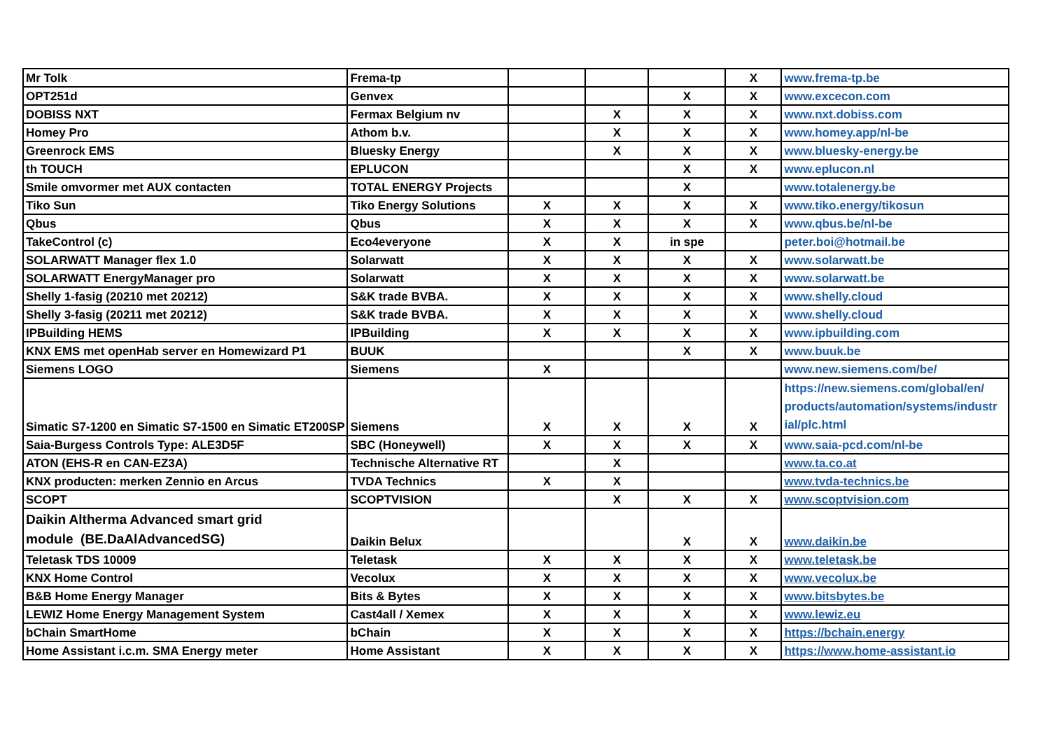| Mr Tolk | Frema-tp | | | | X | www.frema-tp.be |
| OPT251d | Genvex | | | X | X | www.excecon.com |
| DOBISS NXT | Fermax Belgium nv | | X | X | X | www.nxt.dobiss.com |
| Homey Pro | Athom b.v. | | X | X | X | www.homey.app/nl-be |
| Greenrock EMS | Bluesky Energy | | X | X | X | www.bluesky-energy.be |
| th TOUCH | EPLUCON | | | X | X | www.eplucon.nl |
| Smile omvormer met AUX contacten | TOTAL ENERGY Projects | | | X | | www.totalenergy.be |
| Tiko Sun | Tiko Energy Solutions | X | X | X | X | www.tiko.energy/tikosun |
| Qbus | Qbus | X | X | X | X | www.qbus.be/nl-be |
| TakeControl (c) | Eco4everyone | X | X | in spe | | peter.boi@hotmail.be |
| SOLARWATT Manager flex 1.0 | Solarwatt | X | X | X | X | www.solarwatt.be |
| SOLARWATT EnergyManager pro | Solarwatt | X | X | X | X | www.solarwatt.be |
| Shelly 1-fasig (20210 met 20212) | S&K trade BVBA. | X | X | X | X | www.shelly.cloud |
| Shelly 3-fasig (20211 met 20212) | S&K trade BVBA. | X | X | X | X | www.shelly.cloud |
| IPBuilding HEMS | IPBuilding | X | X | X | X | www.ipbuilding.com |
| KNX EMS met openHab server en Homewizard P1 | BUUK | | | X | X | www.buuk.be |
| Siemens LOGO | Siemens | X | | | | www.new.siemens.com/be/ |
| Simatic S7-1200 en Simatic S7-1500 en Simatic ET200SP | Siemens | X | X | X | X | https://new.siemens.com/global/en/ products/automation/systems/industr ial/plc.html |
| Saia-Burgess Controls Type: ALE3D5F | SBC (Honeywell) | X | X | X | X | www.saia-pcd.com/nl-be |
| ATON (EHS-R en CAN-EZ3A) | Technische Alternative RT | | X | | | www.ta.co.at |
| KNX producten: merken Zennio en Arcus | TVDA Technics | X | X | | | www.tvda-technics.be |
| SCOPT | SCOPTVISION | | X | X | X | www.scoptvision.com |
| Daikin Altherma Advanced smart grid module (BE.DaAlAdvancedSG) | Daikin Belux | | | X | X | www.daikin.be |
| Teletask TDS 10009 | Teletask | X | X | X | X | www.teletask.be |
| KNX Home Control | Vecolux | X | X | X | X | www.vecolux.be |
| B&B Home Energy Manager | Bits & Bytes | X | X | X | X | www.bitsbytes.be |
| LEWIZ Home Energy Management System | Cast4all / Xemex | X | X | X | X | www.lewiz.eu |
| bChain SmartHome | bChain | X | X | X | X | https://bchain.energy |
| Home Assistant i.c.m. SMA Energy meter | Home Assistant | X | X | X | X | https://www.home-assistant.io |